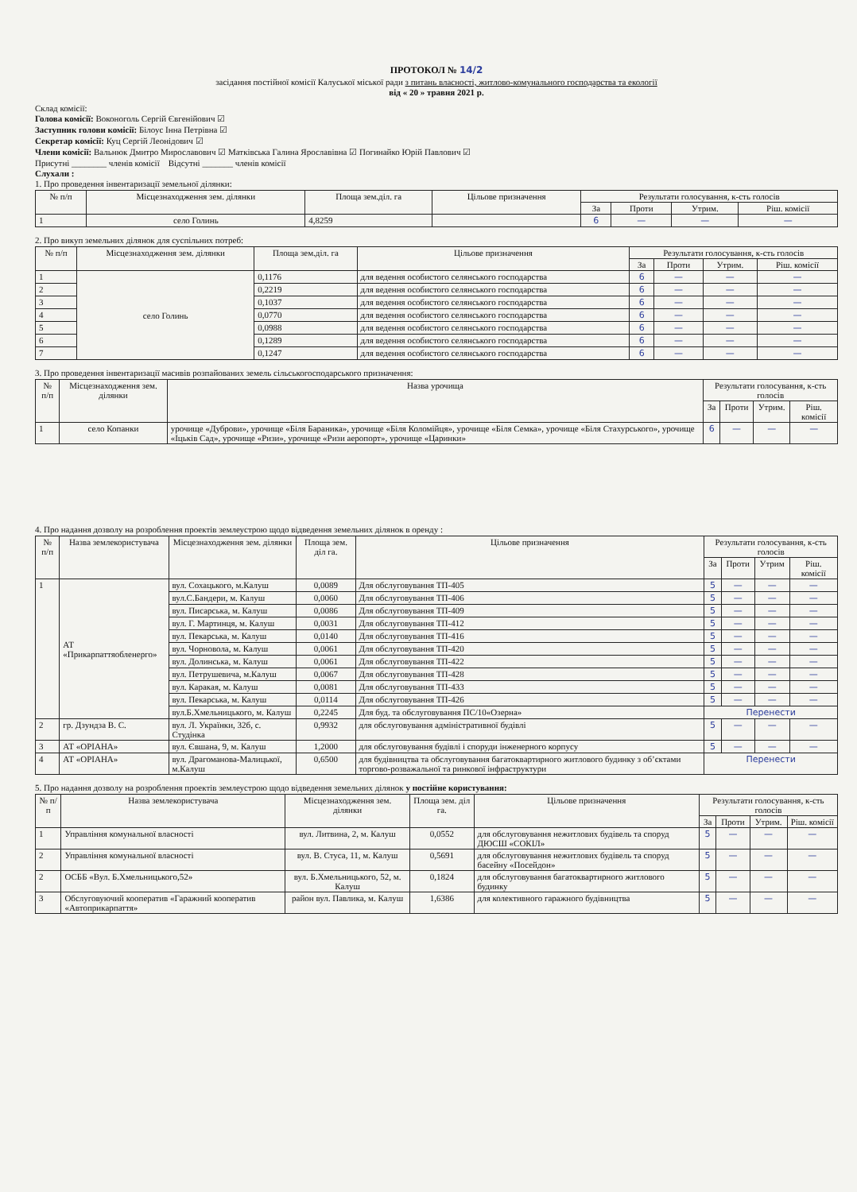ПРОТОКОЛ № 14/2
засідання постійної комісії Калуської міської ради з питань власності, житлово-комунального господарства та екології
від « 20 » травня 2021 р.
Склад комісії:
Голова комісії: Воконоголь Сергій Євгенійович ☑
Заступник голови комісії: Білоус Інна Петрівна ☑
Секретар комісії: Куц Сергій Леонідович ☑
Члени комісії: Вальнюк Дмитро Мирославович ☑ Матківська Галина Ярославівна ☑ Погинайко Юрій Павлович ☑
Присутні ________ членів комісії Відсутні _______ членів комісії
Слухали :
1. Про проведення інвентаризації земельної ділянки:
| № п/п | Місцезнаходження зем. ділянки | Площа зем.діл. га | Цільове призначення | Результати голосування, к-сть голосів | | | |
| --- | --- | --- | --- | --- | --- | --- | --- |
| | | | | За | Проти | Утрим. | Ріш. комісії |
| 1 | село Голинь | 4,8259 | | 6 | — | — | — |
2. Про викуп земельних ділянок для суспільних потреб:
| № п/п | Місцезнаходження зем. ділянки | Площа зем.діл. га | Цільове призначення | Результати голосування, к-сть голосів | | | |
| --- | --- | --- | --- | --- | --- | --- | --- |
| | | | | За | Проти | Утрим. | Ріш. комісії |
| 1 | село Голинь | 0,1176 | для ведення особистого селянського господарства | 6 | — | — | — |
| 2 | | 0,2219 | для ведення особистого селянського господарства | 6 | — | — | — |
| 3 | | 0,1037 | для ведення особистого селянського господарства | 6 | — | — | — |
| 4 | | 0,0770 | для ведення особистого селянського господарства | 6 | — | — | — |
| 5 | | 0,0988 | для ведення особистого селянського господарства | 6 | — | — | — |
| 6 | | 0,1289 | для ведення особистого селянського господарства | 6 | — | — | — |
| 7 | | 0,1247 | для ведення особистого селянського господарства | 6 | — | — | — |
3. Про проведення інвентаризації масивів розпайованих земель сільськогосподарського призначення:
| № п/п | Місцезнаходження зем. ділянки | Назва урочища | Результати голосування, к-сть голосів | | | |
| --- | --- | --- | --- | --- | --- | --- |
| | | | За | Проти | Утрим. | Ріш. комісії |
| 1 | село Копанки | урочище «Дуброви», урочище «Біля Бараника», урочище «Біля Коломійця», урочище «Біля Семка», урочище «Біля Стахурського», урочище «Іцьків Сад», урочище «Ризи», урочище «Ризи аеропорт», урочище «Царинки» | 6 | — | — | — |
4. Про надання дозволу на розроблення проектів землеустрою щодо відведення земельних ділянок в оренду :
| № п/п | Назва землекористувача | Місцезнаходження зем. ділянки | Площа зем. діл га. | Цільове призначення | Результати голосування, к-сть голосів | | | |
| --- | --- | --- | --- | --- | --- | --- | --- | --- |
| | | | | | За | Проти | Утрим | Ріш. комісії |
| 1 | АТ «Прикарпаттяобленерго» | вул. Сохацького, м.Калуш | 0,0089 | Для обслуговування ТП-405 | 5 | — | — | — |
| | | вул.С.Бандери, м. Калуш | 0,0060 | Для обслуговування ТП-406 | 5 | — | — | — |
| | | вул. Писарська, м. Калуш | 0,0086 | Для обслуговування ТП-409 | 5 | — | — | — |
| | | вул. Г. Мартинця, м. Калуш | 0,0031 | Для обслуговування ТП-412 | 5 | — | — | — |
| | | вул. Пекарська, м. Калуш | 0,0140 | Для обслуговування ТП-416 | 5 | — | — | — |
| | | вул. Чорновола, м. Калуш | 0,0061 | Для обслуговування ТП-420 | 5 | — | — | — |
| | | вул. Долинська, м. Калуш | 0,0061 | Для обслуговування ТП-422 | 5 | — | — | — |
| | | вул. Петрушевича, м.Калуш | 0,0067 | Для обслуговування ТП-428 | 5 | — | — | — |
| | | вул. Каракая, м. Калуш | 0,0081 | Для обслуговування ТП-433 | 5 | — | — | — |
| | | вул. Пекарська, м. Калуш | 0,0114 | Для обслуговування ТП-426 | 5 | — | — | — |
| | | вул.Б.Хмельницького, м. Калуш | 0,2245 | Для буд. та обслуговування ПС/10«Озерна» | Перенести | | | |
| 2 | гр. Дзундза В. С. | вул. Л. Українки, 32б, с. Студінка | 0,9932 | для обслуговування адміністративної будівлі | 5 | — | — | — |
| 3 | АТ «ОРІАНА» | вул. Євшана, 9, м. Калуш | 1,2000 | для обслуговування будівлі і споруди інженерного корпусу | 5 | — | — | — |
| 4 | АТ «ОРІАНА» | вул. Драгоманова-Малицької, м.Калуш | 0,6500 | для будівництва та обслуговування багатоквартирного житлового будинку з об’єктами торгово-розважальної та ринкової інфраструктури | Перенести | | | |
5. Про надання дозволу на розроблення проектів землеустрою щодо відведення земельних ділянок у постійне користування:
| № п/п | Назва землекористувача | Місцезнаходження зем. ділянки | Площа зем. діл га. | Цільове призначення | Результати голосування, к-сть голосів | | | |
| --- | --- | --- | --- | --- | --- | --- | --- | --- |
| | | | | | За | Проти | Утрим. | Ріш. комісії |
| 1 | Управління комунальної власності | вул. Литвина, 2, м. Калуш | 0,0552 | для обслуговування нежитлових будівель та споруд ДЮСШ «СОКІЛ» | 5 | — | — | — |
| 2 | Управління комунальної власності | вул. В. Стуса, 11, м. Калуш | 0,5691 | для обслуговування нежитлових будівель та споруд басейну «Посейдон» | 5 | — | — | — |
| 2 | ОСББ «Вул. Б.Хмельницького,52» | вул. Б.Хмельницького, 52, м. Калуш | 0,1824 | для обслуговування багатоквартирного житлового будинку | 5 | — | — | — |
| 3 | Обслуговуючий кооператив «Гаражний кооператив «Автоприкарпаття» | район вул. Павлика, м. Калуш | 1,6386 | для колективного гаражного будівництва | 5 | — | — | — |